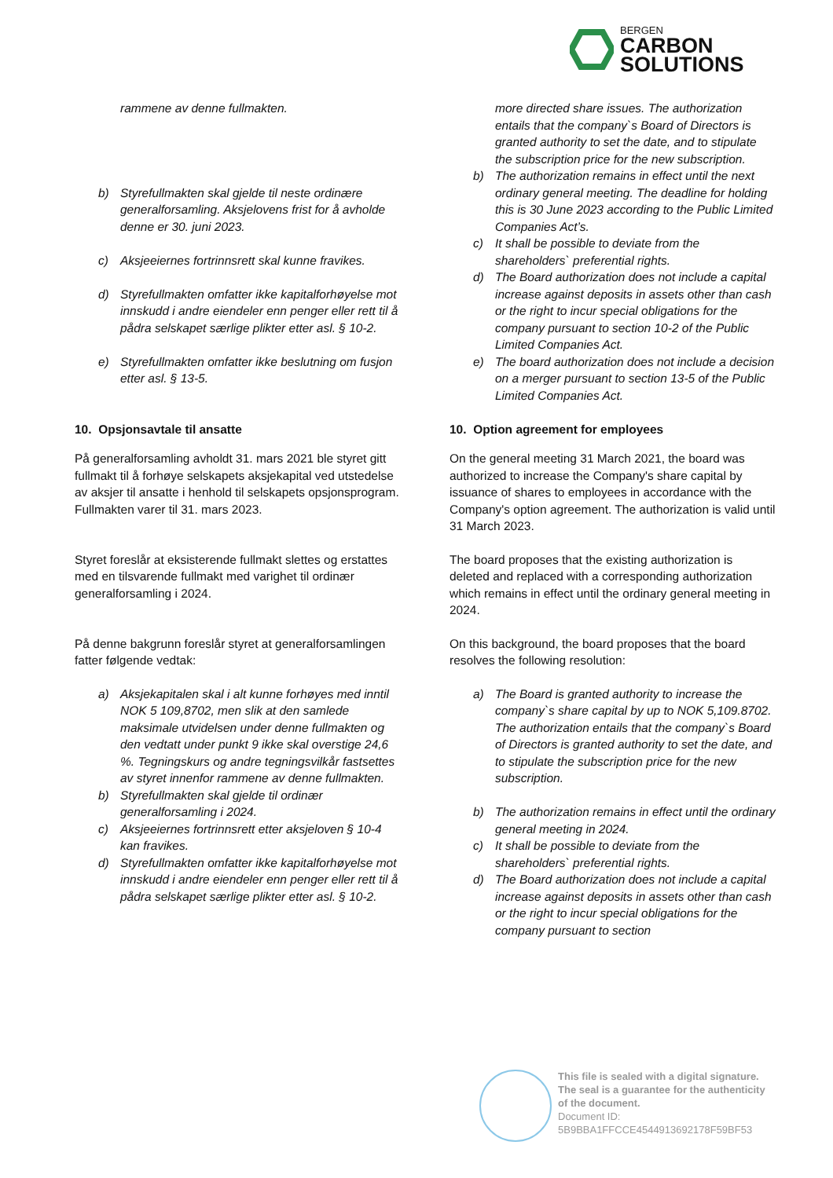BERGEN
CARBON
SOLUTIONS
rammene av denne fullmakten.
b) Styrefullmakten skal gjelde til neste ordinære generalforsamling. Aksjelovens frist for å avholde denne er 30. juni 2023.
c) Aksjeeiernes fortrinnsrett skal kunne fravikes.
d) Styrefullmakten omfatter ikke kapitalforhøyelse mot innskudd i andre eiendeler enn penger eller rett til å pådra selskapet særlige plikter etter asl. § 10-2.
e) Styrefullmakten omfatter ikke beslutning om fusjon etter asl. § 13-5.
10. Opsjonsavtale til ansatte
På generalforsamling avholdt 31. mars 2021 ble styret gitt fullmakt til å forhøye selskapets aksjekapital ved utstedelse av aksjer til ansatte i henhold til selskapets opsjonsprogram. Fullmakten varer til 31. mars 2023.
Styret foreslår at eksisterende fullmakt slettes og erstattes med en tilsvarende fullmakt med varighet til ordinær generalforsamling i 2024.
På denne bakgrunn foreslår styret at generalforsamlingen fatter følgende vedtak:
a) Aksjekapitalen skal i alt kunne forhøyes med inntil NOK 5 109,8702, men slik at den samlede maksimale utvidelsen under denne fullmakten og den vedtatt under punkt 9 ikke skal overstige 24,6 %. Tegningskurs og andre tegningsvilkår fastsettes av styret innenfor rammene av denne fullmakten.
b) Styrefullmakten skal gjelde til ordinær generalforsamling i 2024.
c) Aksjeeiernes fortrinnsrett etter aksjeloven § 10-4 kan fravikes.
d) Styrefullmakten omfatter ikke kapitalforhøyelse mot innskudd i andre eiendeler enn penger eller rett til å pådra selskapet særlige plikter etter asl. § 10-2.
more directed share issues. The authorization entails that the company`s Board of Directors is granted authority to set the date, and to stipulate the subscription price for the new subscription.
b) The authorization remains in effect until the next ordinary general meeting. The deadline for holding this is 30 June 2023 according to the Public Limited Companies Act’s.
c) It shall be possible to deviate from the shareholders` preferential rights.
d) The Board authorization does not include a capital increase against deposits in assets other than cash or the right to incur special obligations for the company pursuant to section 10-2 of the Public Limited Companies Act.
e) The board authorization does not include a decision on a merger pursuant to section 13-5 of the Public Limited Companies Act.
10. Option agreement for employees
On the general meeting 31 March 2021, the board was authorized to increase the Company's share capital by issuance of shares to employees in accordance with the Company's option agreement. The authorization is valid until 31 March 2023.
The board proposes that the existing authorization is deleted and replaced with a corresponding authorization which remains in effect until the ordinary general meeting in 2024.
On this background, the board proposes that the board resolves the following resolution:
a) The Board is granted authority to increase the company`s share capital by up to NOK 5,109.8702. The authorization entails that the company`s Board of Directors is granted authority to set the date, and to stipulate the subscription price for the new subscription.
b) The authorization remains in effect until the ordinary general meeting in 2024.
c) It shall be possible to deviate from the shareholders` preferential rights.
d) The Board authorization does not include a capital increase against deposits in assets other than cash or the right to incur special obligations for the company pursuant to section
This file is sealed with a digital signature.
The seal is a guarantee for the authenticity
of the document.
Document ID:
5B9BBA1FFCCE4544913692178F59BF53